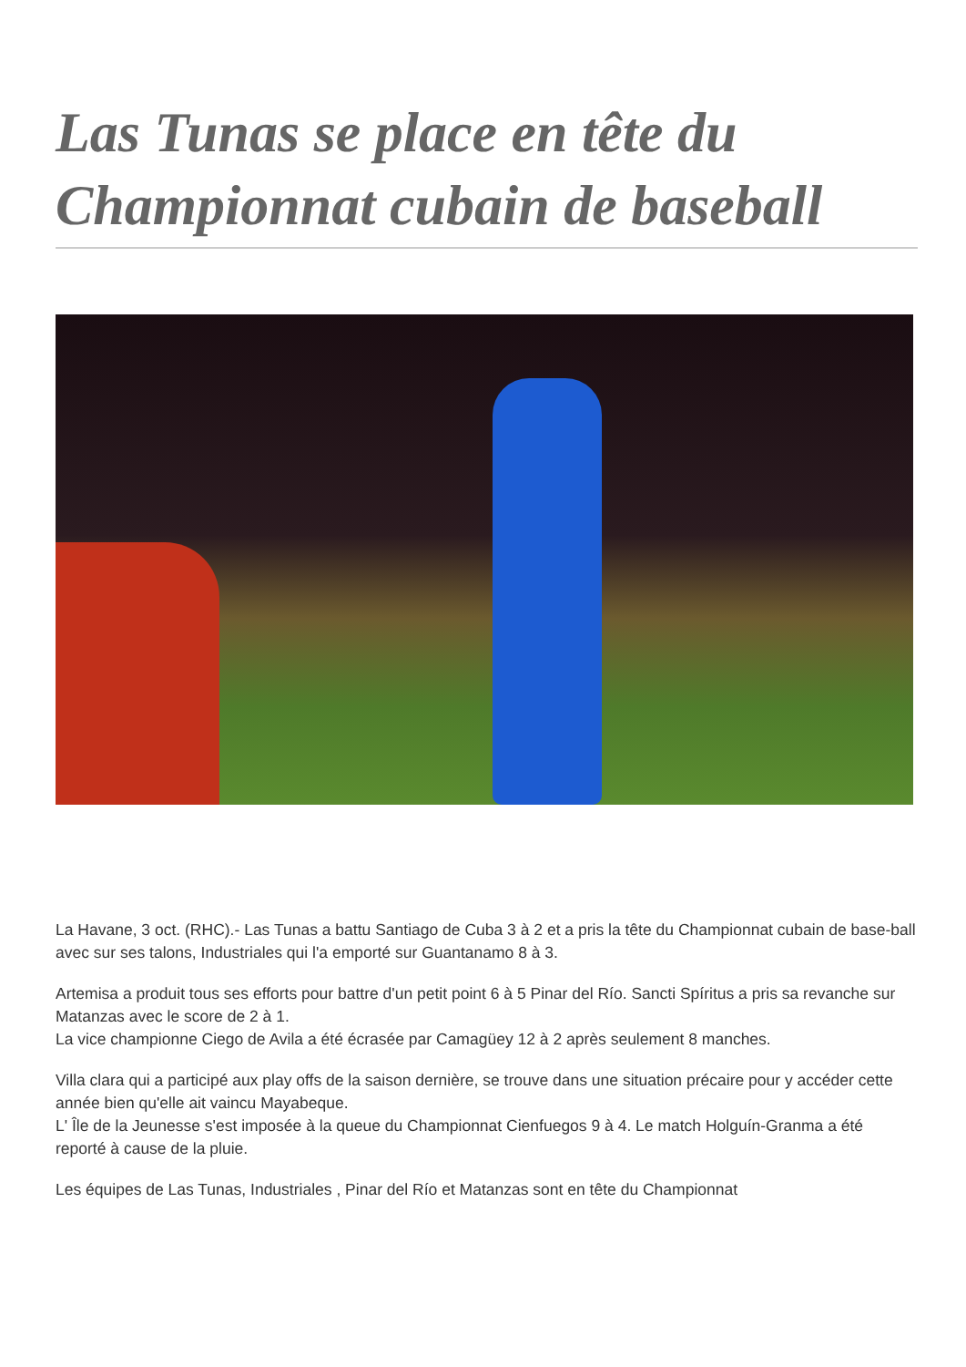Las Tunas se place en tête du Championnat cubain de baseball
La Havane, 3 oct. (RHC).- Las Tunas a battu Santiago de Cuba 3 à 2 et a pris la tête du Championnat cubain de base-ball avec sur ses talons, Industriales qui l'a emporté sur Guantanamo 8 à 3.
Artemisa a produit tous ses efforts pour battre d'un petit point 6 à 5 Pinar del Río. Sancti Spíritus a pris sa revanche sur Matanzas avec le score de 2 à 1.
La vice championne Ciego de Avila a été écrasée par Camagüey 12 à 2 après seulement 8 manches.
Villa clara qui a participé aux play offs de la saison dernière, se trouve dans une situation précaire pour y accéder cette année bien qu'elle ait vaincu Mayabeque.
L' Île de la Jeunesse s'est imposée à la queue du Championnat Cienfuegos 9 à 4. Le match Holguín-Granma a été reporté à cause de la pluie.
Les équipes de Las Tunas, Industriales , Pinar del Río et Matanzas sont en tête du Championnat